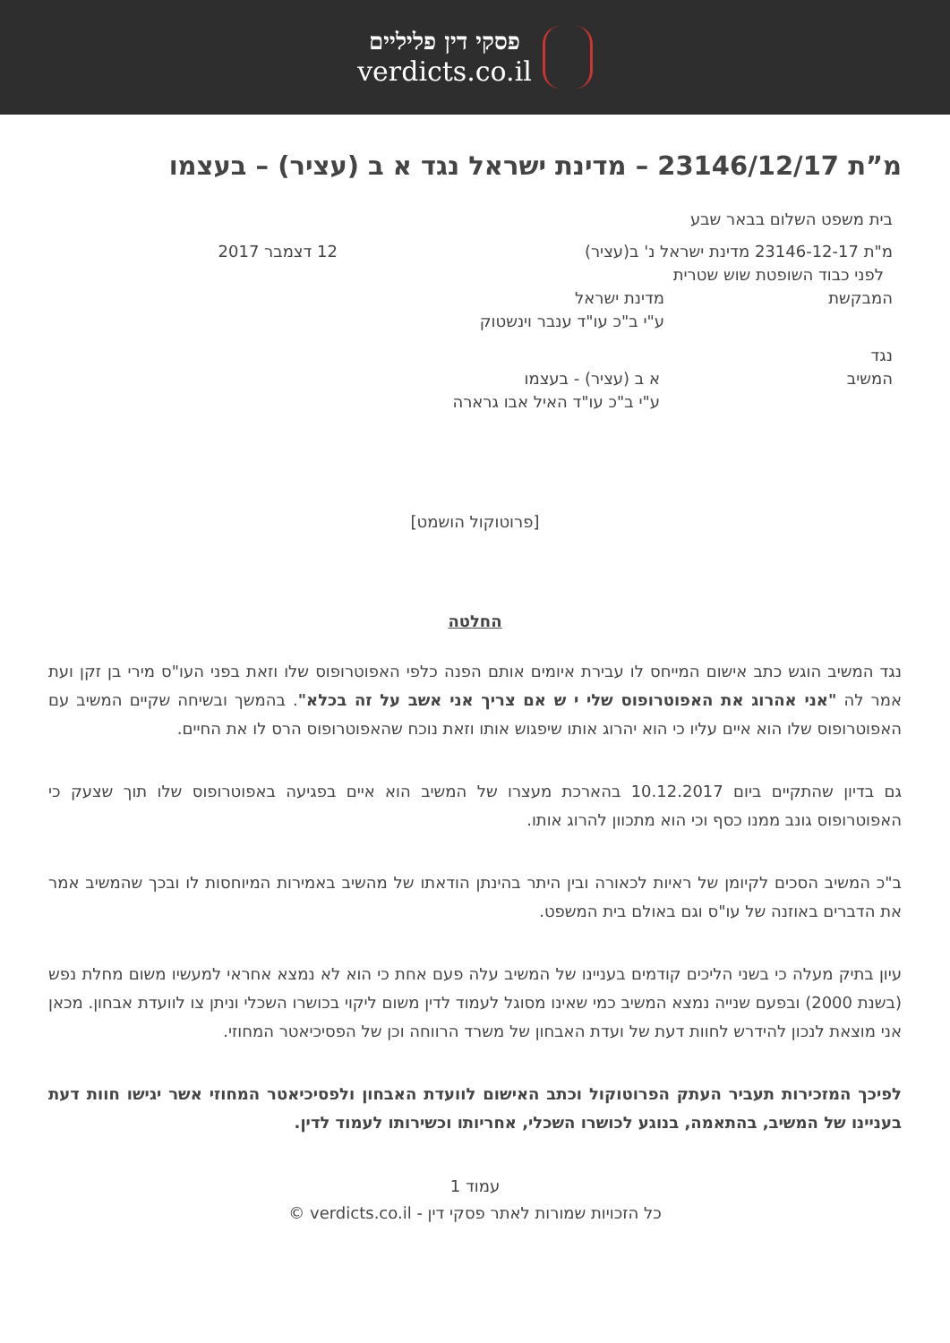פסקי דין פליליים
verdicts.co.il
מ”ת 23146/12/17 – מדינת ישראל נגד א ב (עציר) – בעצמו
בית משפט השלום בבאר שבע
מ"ת 23146-12-17 מדינת ישראל נ' ב(עציר)
12 דצמבר 2017
לפני כבוד השופטת שוש שטרית
המבקשת מדינת ישראל
ע"י ב"כ עו"ד ענבר וינשטוק
נגד
המשיב א ב (עציר) - בעצמו
ע"י ב"כ עו"ד האיל אבו גרארה
[פרוטוקול הושמט]
החלטה
נגד המשיב הוגש כתב אישום המייחס לו עבירת איומים אותם הפנה כלפי האפוטרופוס שלו וזאת בפני העו"ס מירי בן זקן ועת אמר לה "אני אהרוג את האפוטרופוס שלי י ש אם צריך אני אשב על זה בכלא". בהמשך ובשיחה שקיים המשיב עם האפוטרופוס שלו הוא איים עליו כי הוא יהרוג אותו שיפגוש אותו וזאת נוכח שהאפוטרופוס הרס לו את החיים.
גם בדיון שהתקיים ביום 10.12.2017 בהארכת מעצרו של המשיב הוא איים בפגיעה באפוטרופוס שלו תוך שצעק כי האפוטרופוס גונב ממנו כסף וכי הוא מתכוון להרוג אותו.
ב"כ המשיב הסכים לקיומן של ראיות לכאורה ובין היתר בהינתן הודאתו של מהשיב באמירות המיוחסות לו ובכך שהמשיב אמר את הדברים באוזנה של עו"ס וגם באולם בית המשפט.
עיון בתיק מעלה כי בשני הליכים קודמים בעניינו של המשיב עלה פעם אחת כי הוא לא נמצא אחראי למעשיו משום מחלת נפש (בשנת 2000) ובפעם שנייה נמצא המשיב כמי שאינו מסוגל לעמוד לדין משום ליקוי בכושרו השכלי וניתן צו לוועדת אבחון. מכאן אני מוצאת לנכון להידרש לחוות דעת של ועדת האבחון של משרד הרווחה וכן של הפסיכיאטר המחוזי.
לפיכך המזכירות תעביר העתק הפרוטוקול וכתב האישום לוועדת האבחון ולפסיכיאטר המחוזי אשר יגישו חוות דעת בעניינו של המשיב, בהתאמה, בנוגע לכושרו השכלי, אחריותו וכשירותו לעמוד לדין.
עמוד 1
כל הזכויות שמורות לאתר פסקי דין - verdicts.co.il ©